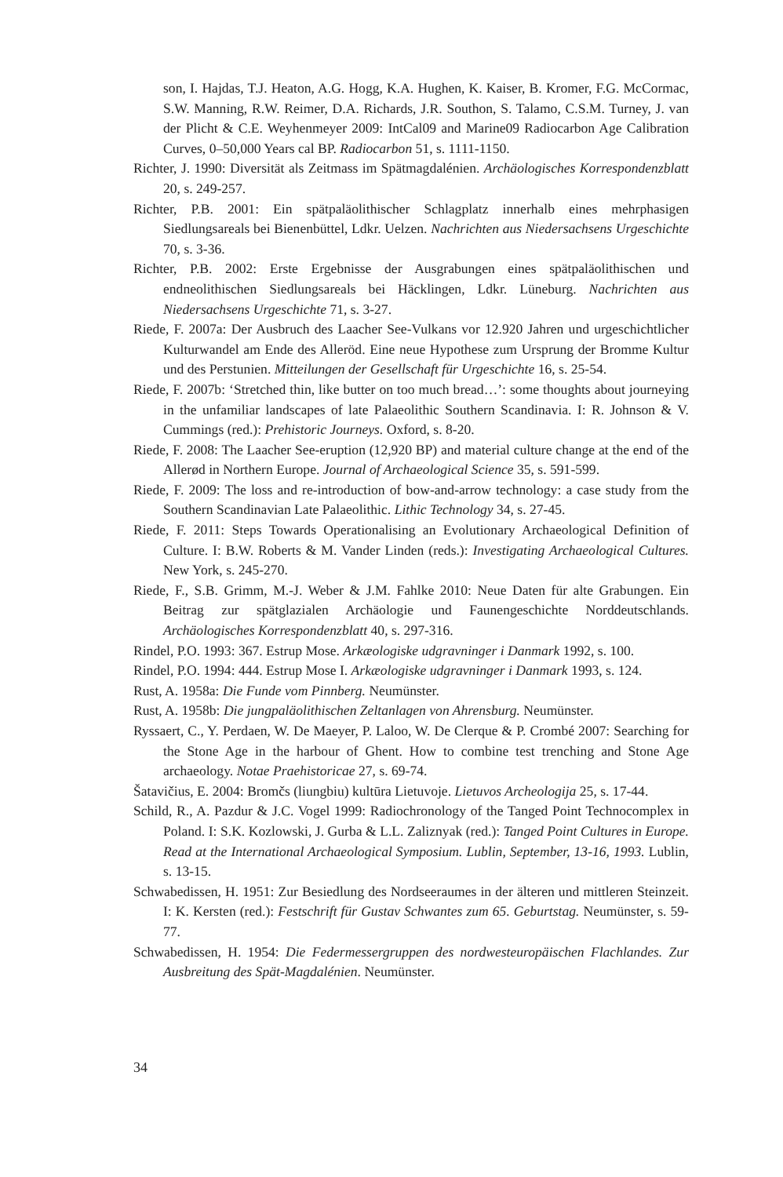son, I. Hajdas, T.J. Heaton, A.G. Hogg, K.A. Hughen, K. Kaiser, B. Kromer, F.G. McCormac, S.W. Manning, R.W. Reimer, D.A. Richards, J.R. Southon, S. Talamo, C.S.M. Turney, J. van der Plicht & C.E. Weyhenmeyer 2009: IntCal09 and Marine09 Radiocarbon Age Calibration Curves, 0–50,000 Years cal BP. Radiocarbon 51, s. 1111-1150.
Richter, J. 1990: Diversität als Zeitmass im Spätmagdalénien. Archäologisches Korrespondenzblatt 20, s. 249-257.
Richter, P.B. 2001: Ein spätpaläolithischer Schlagplatz innerhalb eines mehrphasigen Siedlungsareals bei Bienenbüttel, Ldkr. Uelzen. Nachrichten aus Niedersachsens Urgeschichte 70, s. 3-36.
Richter, P.B. 2002: Erste Ergebnisse der Ausgrabungen eines spätpaläolithischen und endneolithischen Siedlungsareals bei Häcklingen, Ldkr. Lüneburg. Nachrichten aus Niedersachsens Urgeschichte 71, s. 3-27.
Riede, F. 2007a: Der Ausbruch des Laacher See-Vulkans vor 12.920 Jahren und urgeschichtlicher Kulturwandel am Ende des Alleröd. Eine neue Hypothese zum Ursprung der Bromme Kultur und des Perstunien. Mitteilungen der Gesellschaft für Urgeschichte 16, s. 25-54.
Riede, F. 2007b: ‘Stretched thin, like butter on too much bread…’: some thoughts about journeying in the unfamiliar landscapes of late Palaeolithic Southern Scandinavia. I: R. Johnson & V. Cummings (red.): Prehistoric Journeys. Oxford, s. 8-20.
Riede, F. 2008: The Laacher See-eruption (12,920 BP) and material culture change at the end of the Allerød in Northern Europe. Journal of Archaeological Science 35, s. 591-599.
Riede, F. 2009: The loss and re-introduction of bow-and-arrow technology: a case study from the Southern Scandinavian Late Palaeolithic. Lithic Technology 34, s. 27-45.
Riede, F. 2011: Steps Towards Operationalising an Evolutionary Archaeological Definition of Culture. I: B.W. Roberts & M. Vander Linden (reds.): Investigating Archaeological Cultures. New York, s. 245-270.
Riede, F., S.B. Grimm, M.-J. Weber & J.M. Fahlke 2010: Neue Daten für alte Grabungen. Ein Beitrag zur spätglazialen Archäologie und Faunengeschichte Norddeutschlands. Archäologisches Korrespondenzblatt 40, s. 297-316.
Rindel, P.O. 1993: 367. Estrup Mose. Arkæologiske udgravninger i Danmark 1992, s. 100.
Rindel, P.O. 1994: 444. Estrup Mose I. Arkæologiske udgravninger i Danmark 1993, s. 124.
Rust, A. 1958a: Die Funde vom Pinnberg. Neumünster.
Rust, A. 1958b: Die jungpaläolithischen Zeltanlagen von Ahrensburg. Neumünster.
Ryssaert, C., Y. Perdaen, W. De Maeyer, P. Laloo, W. De Clerque & P. Crombé 2007: Searching for the Stone Age in the harbour of Ghent. How to combine test trenching and Stone Age archaeology. Notae Praehistoricae 27, s. 69-74.
Šatavičius, E. 2004: Bromčs (liungbiu) kultūra Lietuvoje. Lietuvos Archeologija 25, s. 17-44.
Schild, R., A. Pazdur & J.C. Vogel 1999: Radiochronology of the Tanged Point Technocomplex in Poland. I: S.K. Kozlowski, J. Gurba & L.L. Zaliznyak (red.): Tanged Point Cultures in Europe. Read at the International Archaeological Symposium. Lublin, September, 13-16, 1993. Lublin, s. 13-15.
Schwabedissen, H. 1951: Zur Besiedlung des Nordseeraumes in der älteren und mittleren Steinzeit. I: K. Kersten (red.): Festschrift für Gustav Schwantes zum 65. Geburtstag. Neumünster, s. 59-77.
Schwabedissen, H. 1954: Die Federmessergruppen des nordwesteuropäischen Flachlandes. Zur Ausbreitung des Spät-Magdalénien. Neumünster.
34